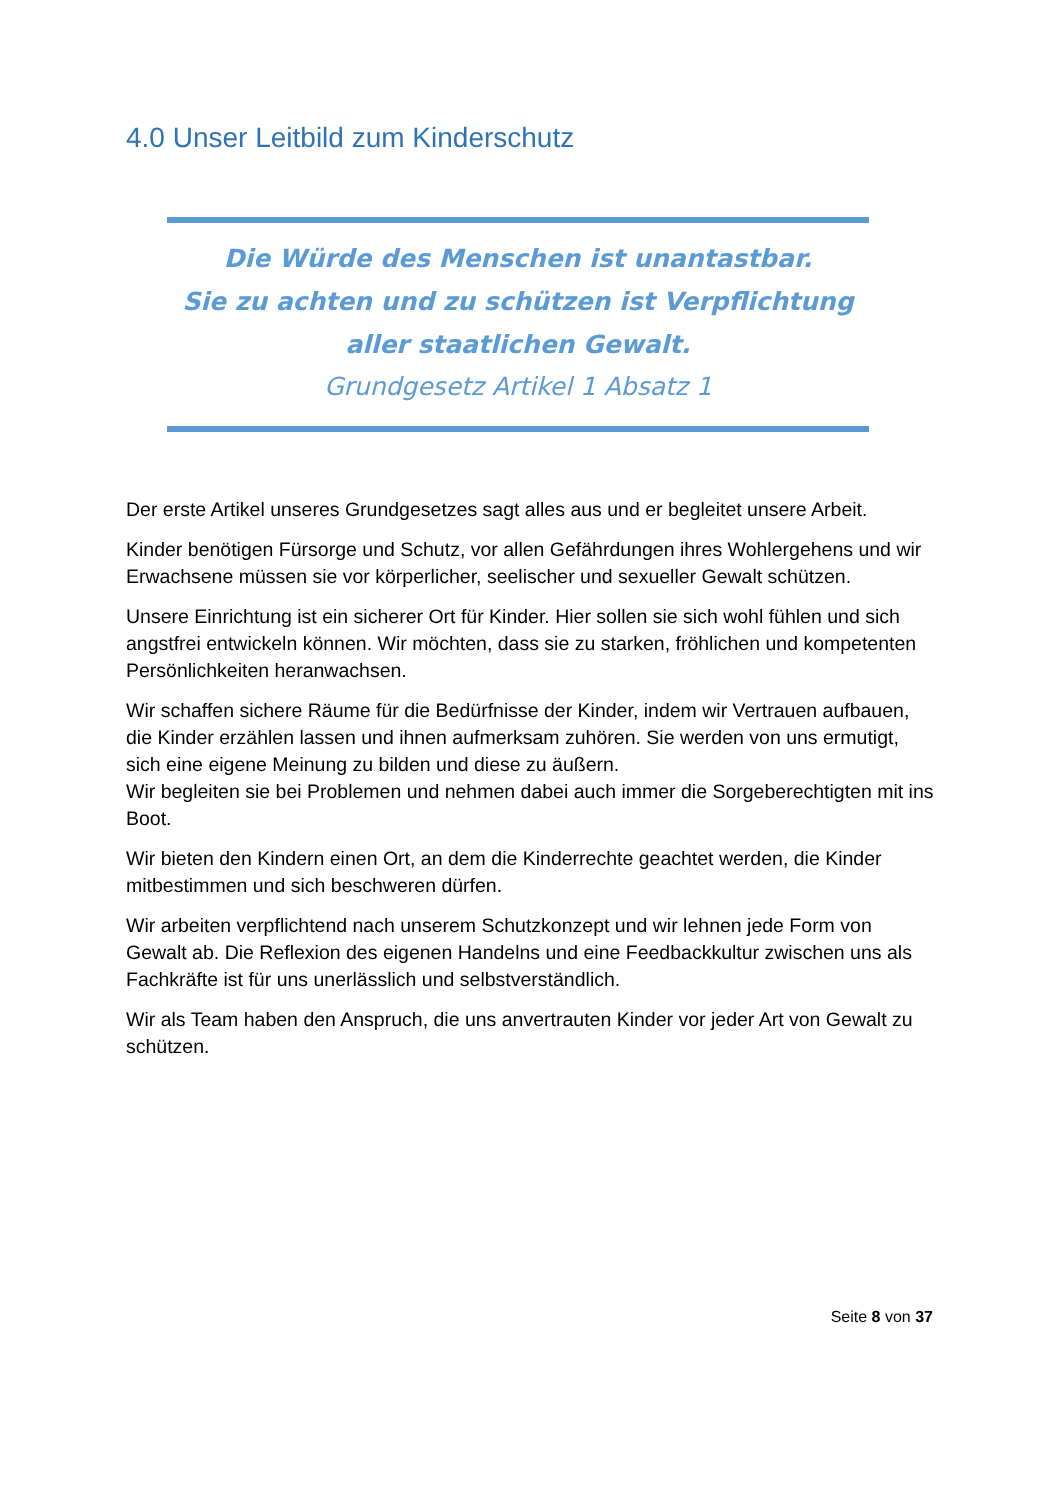4.0 Unser Leitbild zum Kinderschutz
Die Würde des Menschen ist unantastbar.
Sie zu achten und zu schützen ist Verpflichtung aller staatlichen Gewalt.
Grundgesetz Artikel 1 Absatz 1
Der erste Artikel unseres Grundgesetzes sagt alles aus und er begleitet unsere Arbeit.
Kinder benötigen Fürsorge und Schutz, vor allen Gefährdungen ihres Wohlergehens und wir Erwachsene müssen sie vor körperlicher, seelischer und sexueller Gewalt schützen.
Unsere Einrichtung ist ein sicherer Ort für Kinder. Hier sollen sie sich wohl fühlen und sich angstfrei entwickeln können. Wir möchten, dass sie zu starken, fröhlichen und kompetenten Persönlichkeiten heranwachsen.
Wir schaffen sichere Räume für die Bedürfnisse der Kinder, indem wir Vertrauen aufbauen, die Kinder erzählen lassen und ihnen aufmerksam zuhören. Sie werden von uns ermutigt, sich eine eigene Meinung zu bilden und diese zu äußern.
Wir begleiten sie bei Problemen und nehmen dabei auch immer die Sorgeberechtigten mit ins Boot.
Wir bieten den Kindern einen Ort, an dem die Kinderrechte geachtet werden, die Kinder mitbestimmen und sich beschweren dürfen.
Wir arbeiten verpflichtend nach unserem Schutzkonzept und wir lehnen jede Form von Gewalt ab. Die Reflexion des eigenen Handelns und eine Feedbackkultur zwischen uns als Fachkräfte ist für uns unerlässlich und selbstverständlich.
Wir als Team haben den Anspruch, die uns anvertrauten Kinder vor jeder Art von Gewalt zu schützen.
Seite 8 von 37